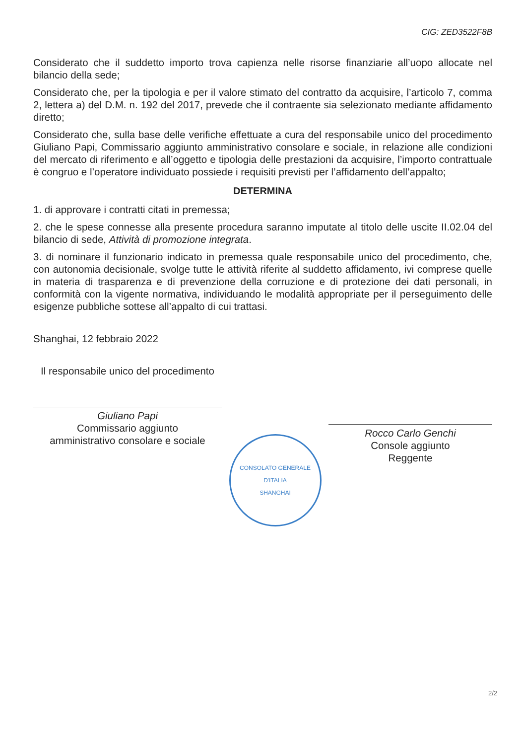CIG: ZED3522F8B
Considerato che il suddetto importo trova capienza nelle risorse finanziarie all’uopo allocate nel bilancio della sede;
Considerato che, per la tipologia e per il valore stimato del contratto da acquisire, l’articolo 7, comma 2, lettera a) del D.M. n. 192 del 2017, prevede che il contraente sia selezionato mediante affidamento diretto;
Considerato che, sulla base delle verifiche effettuate a cura del responsabile unico del procedimento Giuliano Papi, Commissario aggiunto amministrativo consolare e sociale, in relazione alle condizioni del mercato di riferimento e all’oggetto e tipologia delle prestazioni da acquisire, l’importo contrattuale è congruo e l’operatore individuato possiede i requisiti previsti per l’affidamento dell’appalto;
DETERMINA
1. di approvare i contratti citati in premessa;
2. che le spese connesse alla presente procedura saranno imputate al titolo delle uscite II.02.04 del bilancio di sede, Attività di promozione integrata.
3. di nominare il funzionario indicato in premessa quale responsabile unico del procedimento, che, con autonomia decisionale, svolge tutte le attività riferite al suddetto affidamento, ivi comprese quelle in materia di trasparenza e di prevenzione della corruzione e di protezione dei dati personali, in conformità con la vigente normativa, individuando le modalità appropriate per il perseguimento delle esigenze pubbliche sottese all’appalto di cui trattasi.
Shanghai, 12 febbraio 2022
Il responsabile unico del procedimento
Giuliano Papi
Commissario aggiunto
amministrativo consolare e sociale
CONSOLATO GENERALE D'ITALIA
SHANGHAI
Rocco Carlo Genchi
Console aggiunto
Reggente
2/2